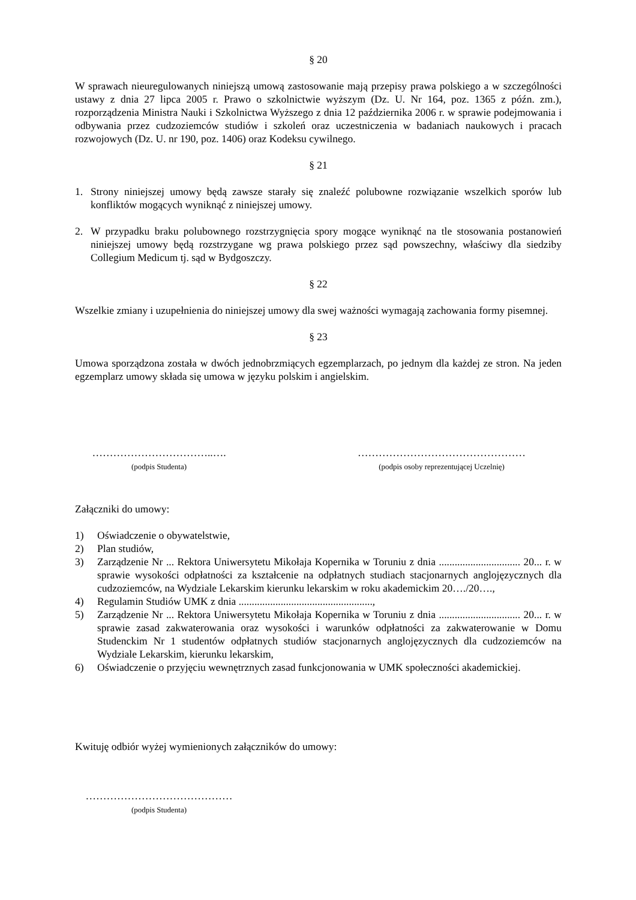§ 20
W sprawach nieuregulowanych niniejszą umową zastosowanie mają przepisy prawa polskiego a w szczególności ustawy z dnia 27 lipca 2005 r. Prawo o szkolnictwie wyższym (Dz. U. Nr 164, poz. 1365 z późn. zm.), rozporządzenia Ministra Nauki i Szkolnictwa Wyższego z dnia 12 października 2006 r. w sprawie podejmowania i odbywania przez cudzoziemców studiów i szkoleń oraz uczestniczenia w badaniach naukowych i pracach rozwojowych (Dz. U. nr 190, poz. 1406) oraz Kodeksu cywilnego.
§ 21
1. Strony niniejszej umowy będą zawsze starały się znaleźć polubowne rozwiązanie wszelkich sporów lub konfliktów mogących wyniknąć z niniejszej umowy.
2. W przypadku braku polubownego rozstrzygnięcia spory mogące wyniknąć na tle stosowania postanowień niniejszej umowy będą rozstrzygane wg prawa polskiego przez sąd powszechny, właściwy dla siedziby Collegium Medicum tj. sąd w Bydgoszczy.
§ 22
Wszelkie zmiany i uzupełnienia do niniejszej umowy dla swej ważności wymagają zachowania formy pisemnej.
§ 23
Umowa sporządzona została w dwóch jednobrzmiących egzemplarzach, po jednym dla każdej ze stron. Na jeden egzemplarz umowy składa się umowa w języku polskim i angielskim.
……………………………..….
(podpis Studenta)
…………………………………………
(podpis osoby reprezentującej Uczelnię)
Załączniki do umowy:
1) Oświadczenie o obywatelstwie,
2) Plan studiów,
3) Zarządzenie Nr ... Rektora Uniwersytetu Mikołaja Kopernika w Toruniu z dnia ............................... 20... r. w sprawie wysokości odpłatności za kształcenie na odpłatnych studiach stacjonarnych anglojęzycznych dla cudzoziemców, na Wydziale Lekarskim kierunku lekarskim w roku akademickim 20…./20….,
4) Regulamin Studiów UMK z dnia ...................................................,
5) Zarządzenie Nr ... Rektora Uniwersytetu Mikołaja Kopernika w Toruniu z dnia ............................... 20... r. w sprawie zasad zakwaterowania oraz wysokości i warunków odpłatności za zakwaterowanie w Domu Studenckim Nr 1 studentów odpłatnych studiów stacjonarnych anglojęzycznych dla cudzoziemców na Wydziale Lekarskim, kierunku lekarskim,
6) Oświadczenie o przyjęciu wewnętrznych zasad funkcjonowania w UMK społeczności akademickiej.
Kwituję odbiór wyżej wymienionych załączników do umowy:
……………………………………
(podpis Studenta)